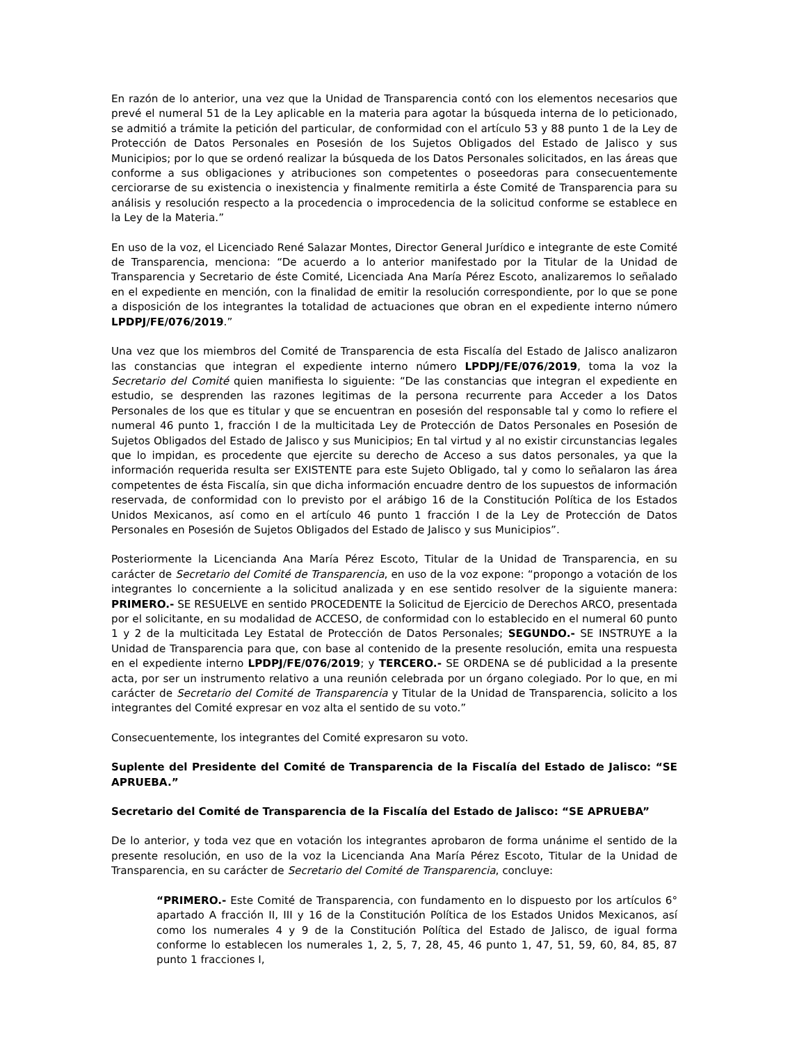En razón de lo anterior, una vez que la Unidad de Transparencia contó con los elementos necesarios que prevé el numeral 51 de la Ley aplicable en la materia para agotar la búsqueda interna de lo peticionado, se admitió a trámite la petición del particular, de conformidad con el artículo 53 y 88 punto 1 de la Ley de Protección de Datos Personales en Posesión de los Sujetos Obligados del Estado de Jalisco y sus Municipios; por lo que se ordenó realizar la búsqueda de los Datos Personales solicitados, en las áreas que conforme a sus obligaciones y atribuciones son competentes o poseedoras para consecuentemente cerciorarse de su existencia o inexistencia y finalmente remitirla a éste Comité de Transparencia para su análisis y resolución respecto a la procedencia o improcedencia de la solicitud conforme se establece en la Ley de la Materia.”
En uso de la voz, el Licenciado René Salazar Montes, Director General Jurídico e integrante de este Comité de Transparencia, menciona: “De acuerdo a lo anterior manifestado por la Titular de la Unidad de Transparencia y Secretario de éste Comité, Licenciada Ana María Pérez Escoto, analizaremos lo señalado en el expediente en mención, con la finalidad de emitir la resolución correspondiente, por lo que se pone a disposición de los integrantes la totalidad de actuaciones que obran en el expediente interno número LPDPJ/FE/076/2019.”
Una vez que los miembros del Comité de Transparencia de esta Fiscalía del Estado de Jalisco analizaron las constancias que integran el expediente interno número LPDPJ/FE/076/2019, toma la voz la Secretario del Comité quien manifiesta lo siguiente: “De las constancias que integran el expediente en estudio, se desprenden las razones legitimas de la persona recurrente para Acceder a los Datos Personales de los que es titular y que se encuentran en posesión del responsable tal y como lo refiere el numeral 46 punto 1, fracción I de la multicitada Ley de Protección de Datos Personales en Posesión de Sujetos Obligados del Estado de Jalisco y sus Municipios; En tal virtud y al no existir circunstancias legales que lo impidan, es procedente que ejercite su derecho de Acceso a sus datos personales, ya que la información requerida resulta ser EXISTENTE para este Sujeto Obligado, tal y como lo señalaron las área competentes de ésta Fiscalía, sin que dicha información encuadre dentro de los supuestos de información reservada, de conformidad con lo previsto por el arábigo 16 de la Constitución Política de los Estados Unidos Mexicanos, así como en el artículo 46 punto 1 fracción I de la Ley de Protección de Datos Personales en Posesión de Sujetos Obligados del Estado de Jalisco y sus Municipios”.
Posteriormente la Licencianda Ana María Pérez Escoto, Titular de la Unidad de Transparencia, en su carácter de Secretario del Comité de Transparencia, en uso de la voz expone: “propongo a votación de los integrantes lo concerniente a la solicitud analizada y en ese sentido resolver de la siguiente manera: PRIMERO.- SE RESUELVE en sentido PROCEDENTE la Solicitud de Ejercicio de Derechos ARCO, presentada por el solicitante, en su modalidad de ACCESO, de conformidad con lo establecido en el numeral 60 punto 1 y 2 de la multicitada Ley Estatal de Protección de Datos Personales; SEGUNDO.- SE INSTRUYE a la Unidad de Transparencia para que, con base al contenido de la presente resolución, emita una respuesta en el expediente interno LPDPJ/FE/076/2019; y TERCERO.- SE ORDENA se dé publicidad a la presente acta, por ser un instrumento relativo a una reunión celebrada por un órgano colegiado. Por lo que, en mi carácter de Secretario del Comité de Transparencia y Titular de la Unidad de Transparencia, solicito a los integrantes del Comité expresar en voz alta el sentido de su voto.”
Consecuentemente, los integrantes del Comité expresaron su voto.
Suplente del Presidente del Comité de Transparencia de la Fiscalía del Estado de Jalisco: “SE APRUEBA.”
Secretario del Comité de Transparencia de la Fiscalía del Estado de Jalisco: “SE APRUEBA”
De lo anterior, y toda vez que en votación los integrantes aprobaron de forma unánime el sentido de la presente resolución, en uso de la voz la Licencianda Ana María Pérez Escoto, Titular de la Unidad de Transparencia, en su carácter de Secretario del Comité de Transparencia, concluye:
“PRIMERO.- Este Comité de Transparencia, con fundamento en lo dispuesto por los artículos 6° apartado A fracción II, III y 16 de la Constitución Política de los Estados Unidos Mexicanos, así como los numerales 4 y 9 de la Constitución Política del Estado de Jalisco, de igual forma conforme lo establecen los numerales 1, 2, 5, 7, 28, 45, 46 punto 1, 47, 51, 59, 60, 84, 85, 87 punto 1 fracciones I,